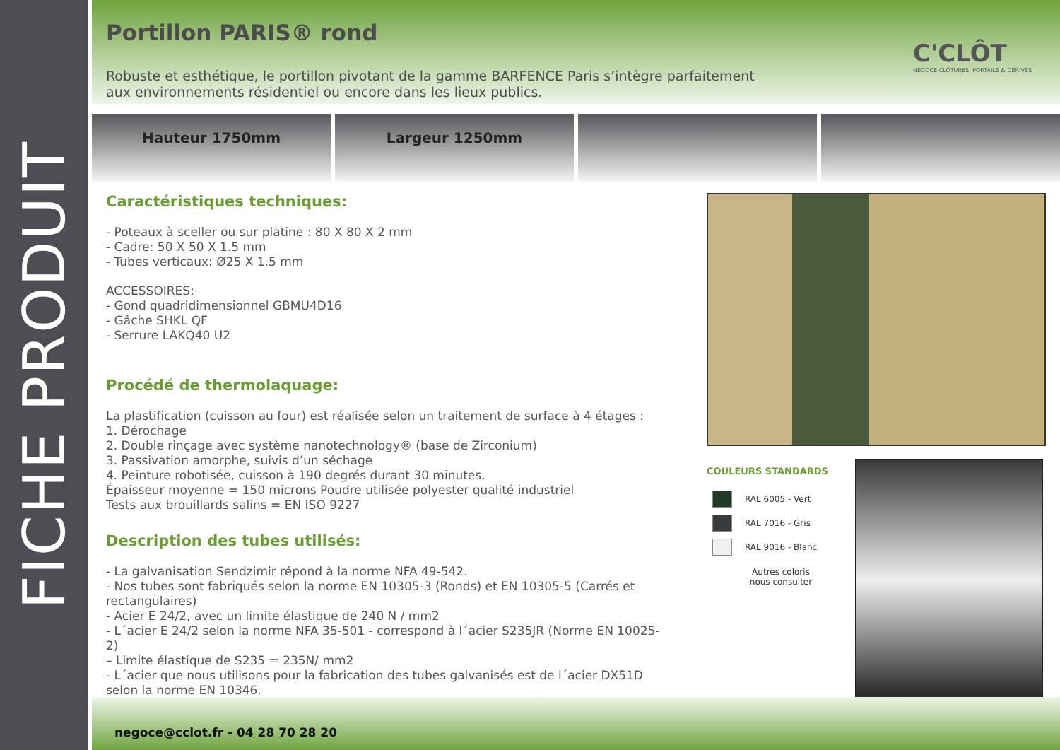FICHE PRODUIT
Portillon PARIS® rond
C'CLÔT
NÉGOCE CLÔTURES, PORTAILS & DÉRIVÉS
Robuste et esthétique, le portillon pivotant de la gamme BARFENCE Paris s’intègre parfaitement aux environnements résidentiel ou encore dans les lieux publics.
Hauteur 1750mm Largeur 1250mm
Caractéristiques techniques:
- Poteaux à sceller ou sur platine : 80 X 80 X 2 mm
- Cadre: 50 X 50 X 1.5 mm
- Tubes verticaux: Ø25 X 1.5 mm
ACCESSOIRES:
- Gond quadridimensionnel GBMU4D16
- Gâche SHKL QF
- Serrure LAKQ40 U2
Procédé de thermolaquage:
La plastification (cuisson au four) est réalisée selon un traitement de surface à 4 étages :
1. Dérochage
2. Double rinçage avec système nanotechnology® (base de Zirconium)
3. Passivation amorphe, suivis d’un séchage
4. Peinture robotisée, cuisson à 190 degrés durant 30 minutes.
Épaisseur moyenne = 150 microns Poudre utilisée polyester qualité industriel
Tests aux brouillards salins = EN ISO 9227
Description des tubes utilisés:
- La galvanisation Sendzimir répond à la norme NFA 49-542.
- Nos tubes sont fabriqués selon la norme EN 10305-3 (Ronds) et EN 10305-5 (Carrés et rectangulaires)
- Acier E 24/2, avec un limite élastique de 240 N / mm2
- L´acier E 24/2 selon la norme NFA 35-501 - correspond à l´acier S235JR (Norme EN 10025-2)
– Limite élastique de S235 = 235N/ mm2
- L´acier que nous utilisons pour la fabrication des tubes galvanisés est de l´acier DX51D selon la norme EN 10346.
COULEURS STANDARDS
RAL 6005 - Vert
RAL 7016 - Gris
RAL 9016 - Blanc
Autres coloris
nous consulter
negoce@cclot.fr - 04 28 70 28 20